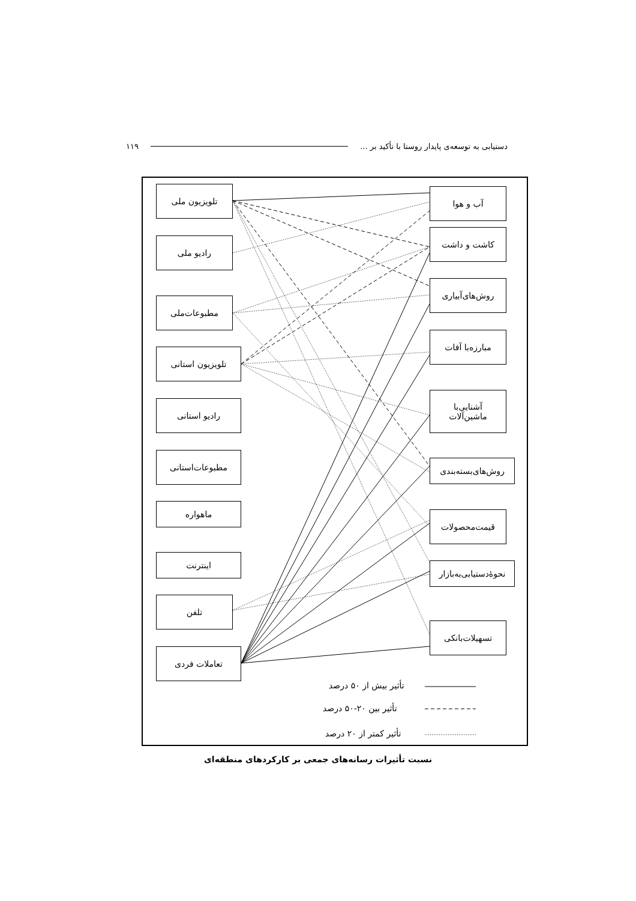دستیابی به توسعه‌ی پایدار روستا با تأکید بر ... ۱۱۹
تلویزیون ملی
رادیو ملی
مطبوعات‌ملی
تلویزیون استانی
رادیو استانی
مطبوعات‌استانی
ماهواره
اینترنت
تلفن
تعاملات فردی
آب و هوا
کاشت و داشت
روش‌های‌آبیاری
مبارزه‌با آفات
آشنایی‌با
ماشین‌آلات
روش‌های‌بسته‌بندی
قیمت‌محصولات
نحوۀدستیابی‌به‌بازار
تسهیلات‌بانکی
تأثیر بیش از ۵۰ درصد
تأثیر بین ۲۰-۵۰ درصد
تأثیر کمتر از ۲۰ درصد
نسبت تأثیرات رسانه‌های جمعی بر کارکردهای منطقه‌ای